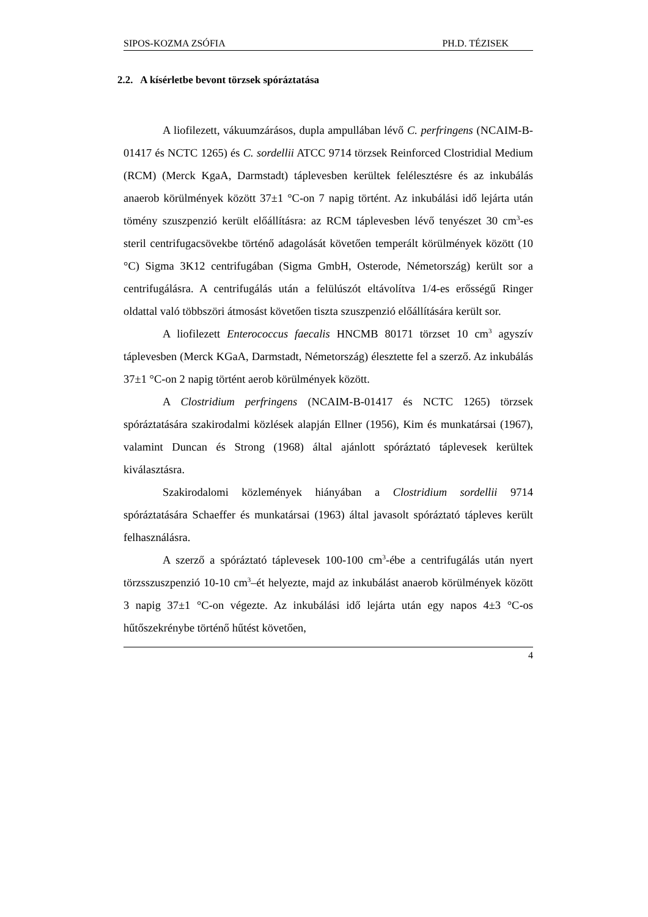SIPOS-KOZMA ZSÓFIA PH.D. TÉZISEK
2.2. A kísérletbe bevont törzsek spóráztatása
A liofilezett, vákuumzárásos, dupla ampullában lévő C. perfringens (NCAIM-B-01417 és NCTC 1265) és C. sordellii ATCC 9714 törzsek Reinforced Clostridial Medium (RCM) (Merck KgaA, Darmstadt) táplevesben kerültek felélesztésre és az inkubálás anaerob körülmények között 37±1 °C-on 7 napig történt. Az inkubálási idő lejárta után tömény szuszpenzió került előállításra: az RCM táplevesben lévő tenyészet 30 cm<sup>3</sup>-es steril centrifugacsövekbe történő adagolását követően temperált körülmények között (10 °C) Sigma 3K12 centrifugában (Sigma GmbH, Osterode, Németország) került sor a centrifugálásra. A centrifugálás után a felülúszót eltávolítva 1/4-es erősségű Ringer oldattal való többszöri átmosást követően tiszta szuszpenzió előállítására került sor.
A liofilezett Enterococcus faecalis HNCMB 80171 törzset 10 cm<sup>3</sup> agyszív táplevesben (Merck KGaA, Darmstadt, Németország) élesztette fel a szerző. Az inkubálás 37±1 °C-on 2 napig történt aerob körülmények között.
A Clostridium perfringens (NCAIM-B-01417 és NCTC 1265) törzsek spóráztatására szakirodalmi közlések alapján Ellner (1956), Kim és munkatársai (1967), valamint Duncan és Strong (1968) által ajánlott spóráztató táplevesek kerültek kiválasztásra.
Szakirodalomi közlemények hiányában a Clostridium sordellii 9714 spóráztatására Schaeffer és munkatársai (1963) által javasolt spóráztató tápleves került felhasználásra.
A szerző a spóráztató táplevesek 100-100 cm<sup>3</sup>-ébe a centrifugálás után nyert törzsszuszpenzió 10-10 cm<sup>3</sup>–ét helyezte, majd az inkubálást anaerob körülmények között 3 napig 37±1 °C-on végezte. Az inkubálási idő lejárta után egy napos 4±3 °C-os hűtőszekrénybe történő hűtést követően,
4